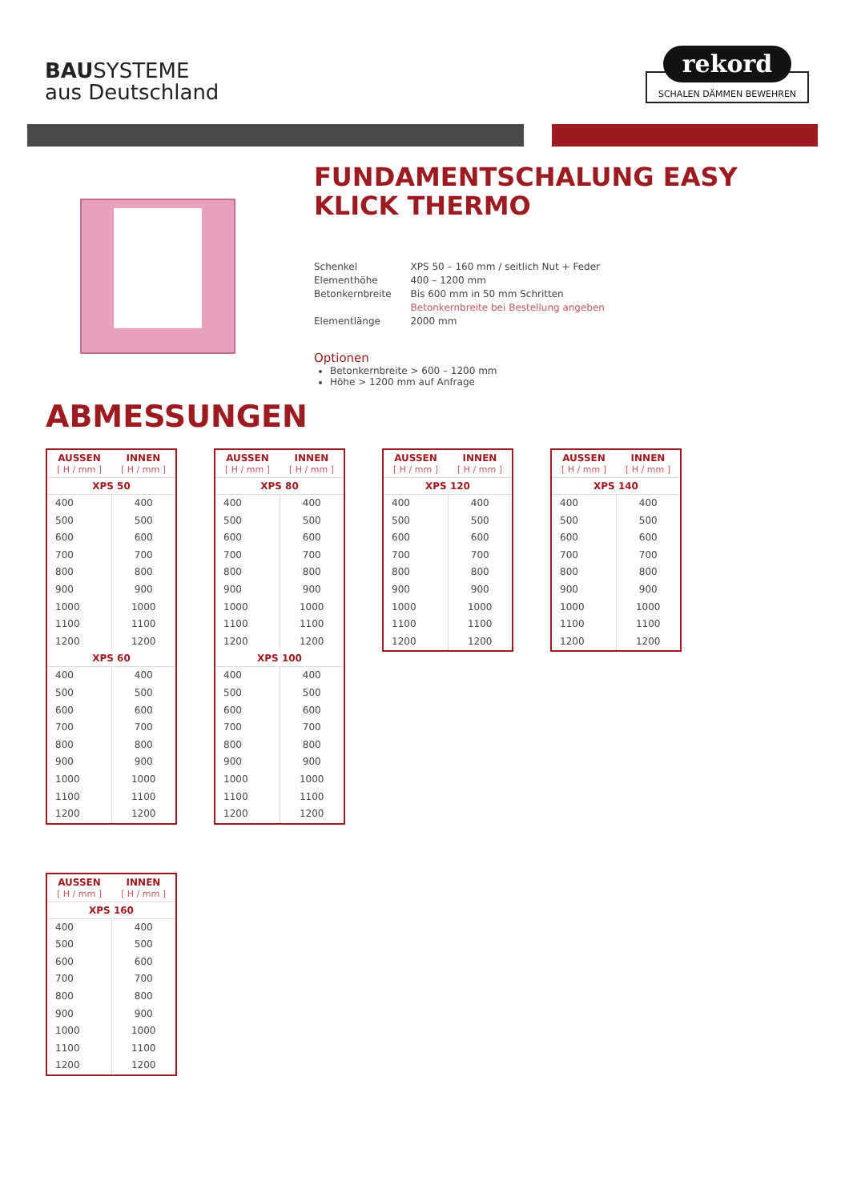BAUSYSTEME
aus Deutschland
rekord
SCHALEN DÄMMEN BEWEHREN
FUNDAMENTSCHALUNG EASY
KLICK THERMO
| Schenkel | XPS 50 – 160 mm / seitlich Nut + Feder |
| Elementhöhe | 400 – 1200 mm |
| Betonkernbreite | Bis 600 mm in 50 mm Schritten Betonkernbreite bei Bestellung angeben |
| Elementlänge | 2000 mm |
Optionen
Betonkernbreite > 600 – 1200 mm
Höhe > 1200 mm auf Anfrage
ABMESSUNGEN
| AUSSEN [ H / mm ] | INNEN [ H / mm ] |
| --- | --- |
| XPS 50 | |
| 400 | 400 |
| 500 | 500 |
| 600 | 600 |
| 700 | 700 |
| 800 | 800 |
| 900 | 900 |
| 1000 | 1000 |
| 1100 | 1100 |
| 1200 | 1200 |
| XPS 60 | |
| 400 | 400 |
| 500 | 500 |
| 600 | 600 |
| 700 | 700 |
| 800 | 800 |
| 900 | 900 |
| 1000 | 1000 |
| 1100 | 1100 |
| 1200 | 1200 |
| AUSSEN [ H / mm ] | INNEN [ H / mm ] |
| --- | --- |
| XPS 80 | |
| 400 | 400 |
| 500 | 500 |
| 600 | 600 |
| 700 | 700 |
| 800 | 800 |
| 900 | 900 |
| 1000 | 1000 |
| 1100 | 1100 |
| 1200 | 1200 |
| XPS 100 | |
| 400 | 400 |
| 500 | 500 |
| 600 | 600 |
| 700 | 700 |
| 800 | 800 |
| 900 | 900 |
| 1000 | 1000 |
| 1100 | 1100 |
| 1200 | 1200 |
| AUSSEN [ H / mm ] | INNEN [ H / mm ] |
| --- | --- |
| XPS 120 | |
| 400 | 400 |
| 500 | 500 |
| 600 | 600 |
| 700 | 700 |
| 800 | 800 |
| 900 | 900 |
| 1000 | 1000 |
| 1100 | 1100 |
| 1200 | 1200 |
| AUSSEN [ H / mm ] | INNEN [ H / mm ] |
| --- | --- |
| XPS 140 | |
| 400 | 400 |
| 500 | 500 |
| 600 | 600 |
| 700 | 700 |
| 800 | 800 |
| 900 | 900 |
| 1000 | 1000 |
| 1100 | 1100 |
| 1200 | 1200 |
| AUSSEN [ H / mm ] | INNEN [ H / mm ] |
| --- | --- |
| XPS 160 | |
| 400 | 400 |
| 500 | 500 |
| 600 | 600 |
| 700 | 700 |
| 800 | 800 |
| 900 | 900 |
| 1000 | 1000 |
| 1100 | 1100 |
| 1200 | 1200 |